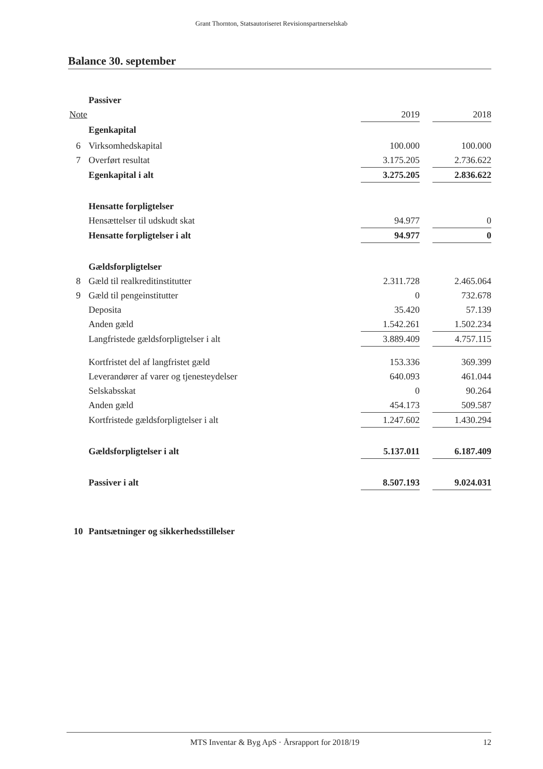Grant Thornton, Statsautoriseret Revisionspartnerselskab
Balance 30. september
| | Passiver | | | |
| Note | | 2019 | | 2018 |
| | Egenkapital | | | |
| 6 | Virksomhedskapital | 100.000 | | 100.000 |
| 7 | Overført resultat | 3.175.205 | | 2.736.622 |
| | Egenkapital i alt | 3.275.205 | | 2.836.622 |
| | Hensatte forpligtelser | | | |
| | Hensættelser til udskudt skat | 94.977 | | 0 |
| | Hensatte forpligtelser i alt | 94.977 | | 0 |
| | Gældsforpligtelser | | | |
| 8 | Gæld til realkreditinstitutter | 2.311.728 | | 2.465.064 |
| 9 | Gæld til pengeinstitutter | 0 | | 732.678 |
| | Deposita | 35.420 | | 57.139 |
| | Anden gæld | 1.542.261 | | 1.502.234 |
| | Langfristede gældsforpligtelser i alt | 3.889.409 | | 4.757.115 |
| | Kortfristet del af langfristet gæld | 153.336 | | 369.399 |
| | Leverandører af varer og tjenesteydelser | 640.093 | | 461.044 |
| | Selskabsskat | 0 | | 90.264 |
| | Anden gæld | 454.173 | | 509.587 |
| | Kortfristede gældsforpligtelser i alt | 1.247.602 | | 1.430.294 |
| | Gældsforpligtelser i alt | 5.137.011 | | 6.187.409 |
| | Passiver i alt | 8.507.193 | | 9.024.031 |
| 10 | Pantsætninger og sikkerhedsstillelser | | | |
MTS Inventar & Byg ApS · Årsrapport for 2018/19 12